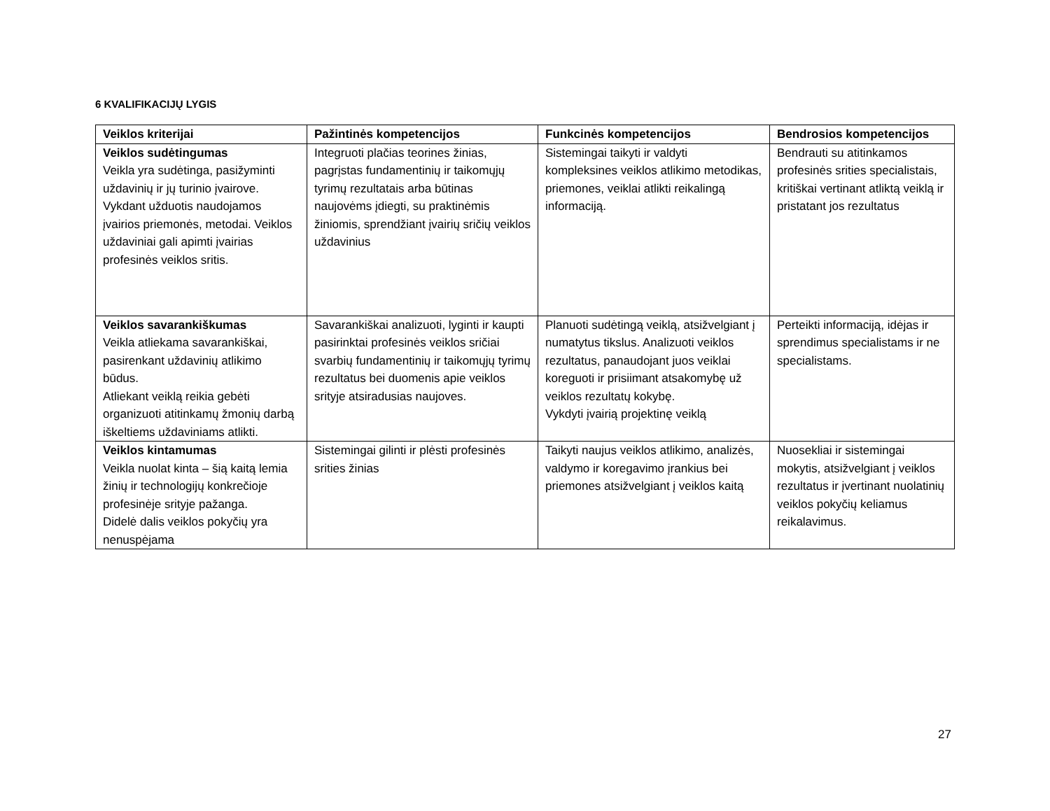6 KVALIFIKACIJŲ LYGIS
| Veiklos kriterijai | Pažintinės kompetencijos | Funkcinės kompetencijos | Bendrosios kompetencijos |
| --- | --- | --- | --- |
| Veiklos sudėtingumas Veikla yra sudėtinga, pasižyminti uždavinių ir jų turinio įvairove. Vykdant užduotis naudojamos įvairios priemonės, metodai. Veiklos uždaviniai gali apimti įvairias profesinės veiklos sritis. | Integruoti plačias teorines žinias, pagrįstas fundamentinių ir taikomųjų tyrimų rezultatais arba būtinas naujovėms įdiegti, su praktinėmis žiniomis, sprendžiant įvairių sričių veiklos uždavinius | Sistemingai taikyti ir valdyti kompleksines veiklos atlikimo metodikas, priemones, veiklai atlikti reikalingą informaciją. | Bendrauti su atitinkamos profesinės srities specialistais, kritiškai vertinant atliktą veiklą ir pristatant jos rezultatus |
| Veiklos savarankiškumas Veikla atliekama savarankiškai, pasirenkant uždavinių atlikimo būdus. Atliekant veiklą reikia gebėti organizuoti atitinkamų žmonių darbą iškeltiems uždaviniams atlikti. | Savarankiškai analizuoti, lyginti ir kaupti pasirinktai profesinės veiklos sričiai svarbių fundamentinių ir taikomųjų tyrimų rezultatus bei duomenis apie veiklos srityje atsiradusias naujoves. | Planuoti sudėtingą veiklą, atsižvelgiant į numatytus tikslus. Analizuoti veiklos rezultatus, panaudojant juos veiklai koreguoti ir prisiimant atsakomybę už veiklos rezultatų kokybę. Vykdyti įvairią projektinę veiklą | Perteikti informaciją, idėjas ir sprendimus specialistams ir ne specialistams. |
| Veiklos kintamumas Veikla nuolat kinta – šią kaitą lemia žinių ir technologijų konkrečioje profesinėje srityje pažanga. Didelė dalis veiklos pokyčių yra nenuspėjama | Sistemingai gilinti ir plėsti profesinės srities žinias | Taikyti naujus veiklos atlikimo, analizės, valdymo ir koregavimo įrankius bei priemones atsižvelgiant į veiklos kaitą | Nuosekliai ir sistemingai mokytis, atsižvelgiant į veiklos rezultatus ir įvertinant nuolatinių veiklos pokyčių keliamus reikalavimus. |
27